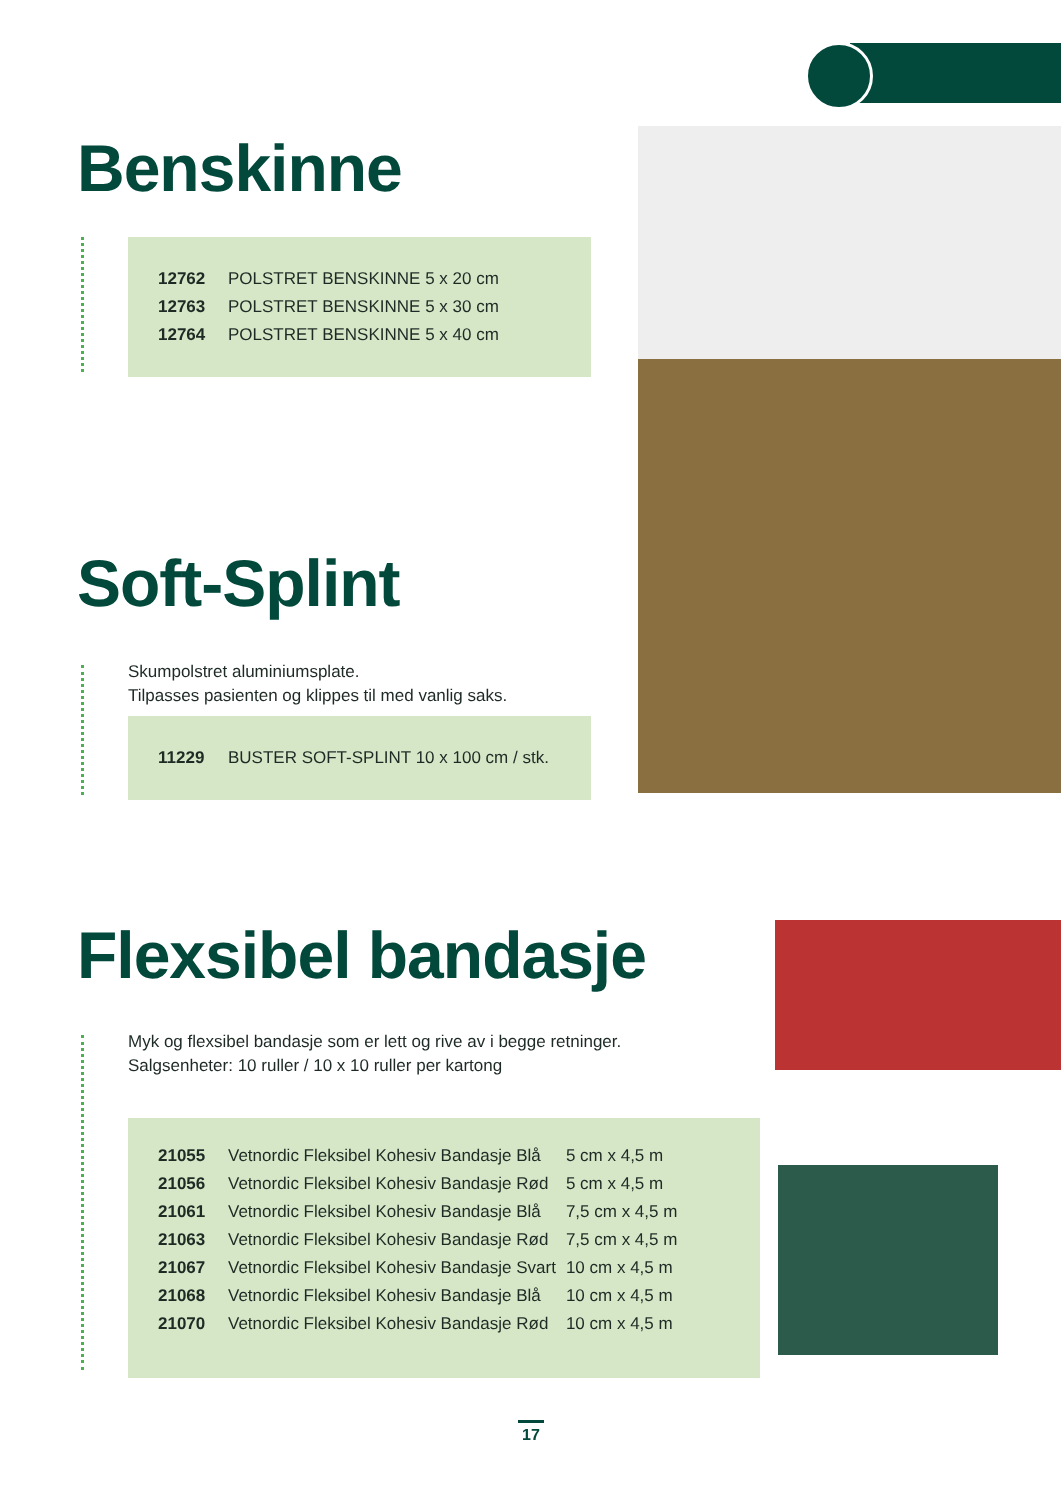Benskinne
| 12762 | POLSTRET BENSKINNE 5 x 20 cm |
| 12763 | POLSTRET BENSKINNE 5 x 30 cm |
| 12764 | POLSTRET BENSKINNE 5 x 40 cm |
Soft-Splint
Skumpolstret aluminiumsplate.
Tilpasses pasienten og klippes til med vanlig saks.
| 11229 | BUSTER SOFT-SPLINT 10 x 100 cm / stk. |
Flexsibel bandasje
Myk og flexsibel bandasje som er lett og rive av i begge retninger.
Salgsenheter: 10 ruller / 10 x 10 ruller per kartong
| 21055 | Vetnordic Fleksibel Kohesiv Bandasje Blå | 5 cm x 4,5 m |
| 21056 | Vetnordic Fleksibel Kohesiv Bandasje Rød | 5 cm x 4,5 m |
| 21061 | Vetnordic Fleksibel Kohesiv Bandasje Blå | 7,5 cm x 4,5 m |
| 21063 | Vetnordic Fleksibel Kohesiv Bandasje Rød | 7,5 cm x 4,5 m |
| 21067 | Vetnordic Fleksibel Kohesiv Bandasje Svart | 10 cm x 4,5 m |
| 21068 | Vetnordic Fleksibel Kohesiv Bandasje Blå | 10 cm x 4,5 m |
| 21070 | Vetnordic Fleksibel Kohesiv Bandasje Rød | 10 cm x 4,5 m |
17